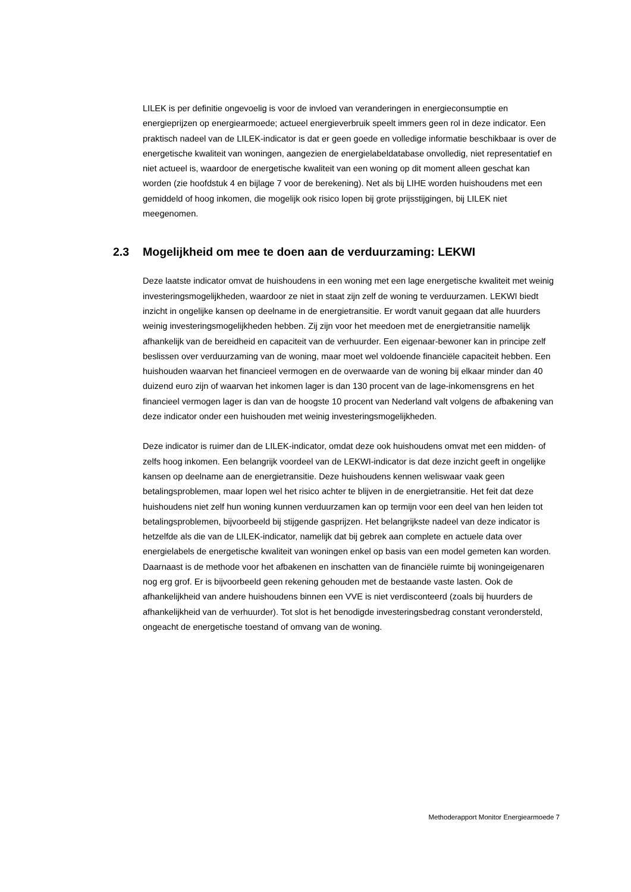LILEK is per definitie ongevoelig is voor de invloed van veranderingen in energieconsumptie en energieprijzen op energiearmoede; actueel energieverbruik speelt immers geen rol in deze indicator. Een praktisch nadeel van de LILEK-indicator is dat er geen goede en volledige informatie beschikbaar is over de energetische kwaliteit van woningen, aangezien de energielabeldatabase onvolledig, niet representatief en niet actueel is, waardoor de energetische kwaliteit van een woning op dit moment alleen geschat kan worden (zie hoofdstuk 4 en bijlage 7 voor de berekening). Net als bij LIHE worden huishoudens met een gemiddeld of hoog inkomen, die mogelijk ook risico lopen bij grote prijsstijgingen, bij LILEK niet meegenomen.
2.3 Mogelijkheid om mee te doen aan de verduurzaming: LEKWI
Deze laatste indicator omvat de huishoudens in een woning met een lage energetische kwaliteit met weinig investeringsmogelijkheden, waardoor ze niet in staat zijn zelf de woning te verduurzamen. LEKWI biedt inzicht in ongelijke kansen op deelname in de energietransitie. Er wordt vanuit gegaan dat alle huurders weinig investeringsmogelijkheden hebben. Zij zijn voor het meedoen met de energietransitie namelijk afhankelijk van de bereidheid en capaciteit van de verhuurder. Een eigenaar-bewoner kan in principe zelf beslissen over verduurzaming van de woning, maar moet wel voldoende financiële capaciteit hebben. Een huishouden waarvan het financieel vermogen en de overwaarde van de woning bij elkaar minder dan 40 duizend euro zijn of waarvan het inkomen lager is dan 130 procent van de lage-inkomensgrens en het financieel vermogen lager is dan van de hoogste 10 procent van Nederland valt volgens de afbakening van deze indicator onder een huishouden met weinig investeringsmogelijkheden.
Deze indicator is ruimer dan de LILEK-indicator, omdat deze ook huishoudens omvat met een midden- of zelfs hoog inkomen. Een belangrijk voordeel van de LEKWI-indicator is dat deze inzicht geeft in ongelijke kansen op deelname aan de energietransitie. Deze huishoudens kennen weliswaar vaak geen betalingsproblemen, maar lopen wel het risico achter te blijven in de energietransitie. Het feit dat deze huishoudens niet zelf hun woning kunnen verduurzamen kan op termijn voor een deel van hen leiden tot betalingsproblemen, bijvoorbeeld bij stijgende gasprijzen. Het belangrijkste nadeel van deze indicator is hetzelfde als die van de LILEK-indicator, namelijk dat bij gebrek aan complete en actuele data over energielabels de energetische kwaliteit van woningen enkel op basis van een model gemeten kan worden. Daarnaast is de methode voor het afbakenen en inschatten van de financiële ruimte bij woningeigenaren nog erg grof. Er is bijvoorbeeld geen rekening gehouden met de bestaande vaste lasten. Ook de afhankelijkheid van andere huishoudens binnen een VVE is niet verdisconteerd (zoals bij huurders de afhankelijkheid van de verhuurder). Tot slot is het benodigde investeringsbedrag constant verondersteld, ongeacht de energetische toestand of omvang van de woning.
Methoderapport Monitor Energiearmoede 7